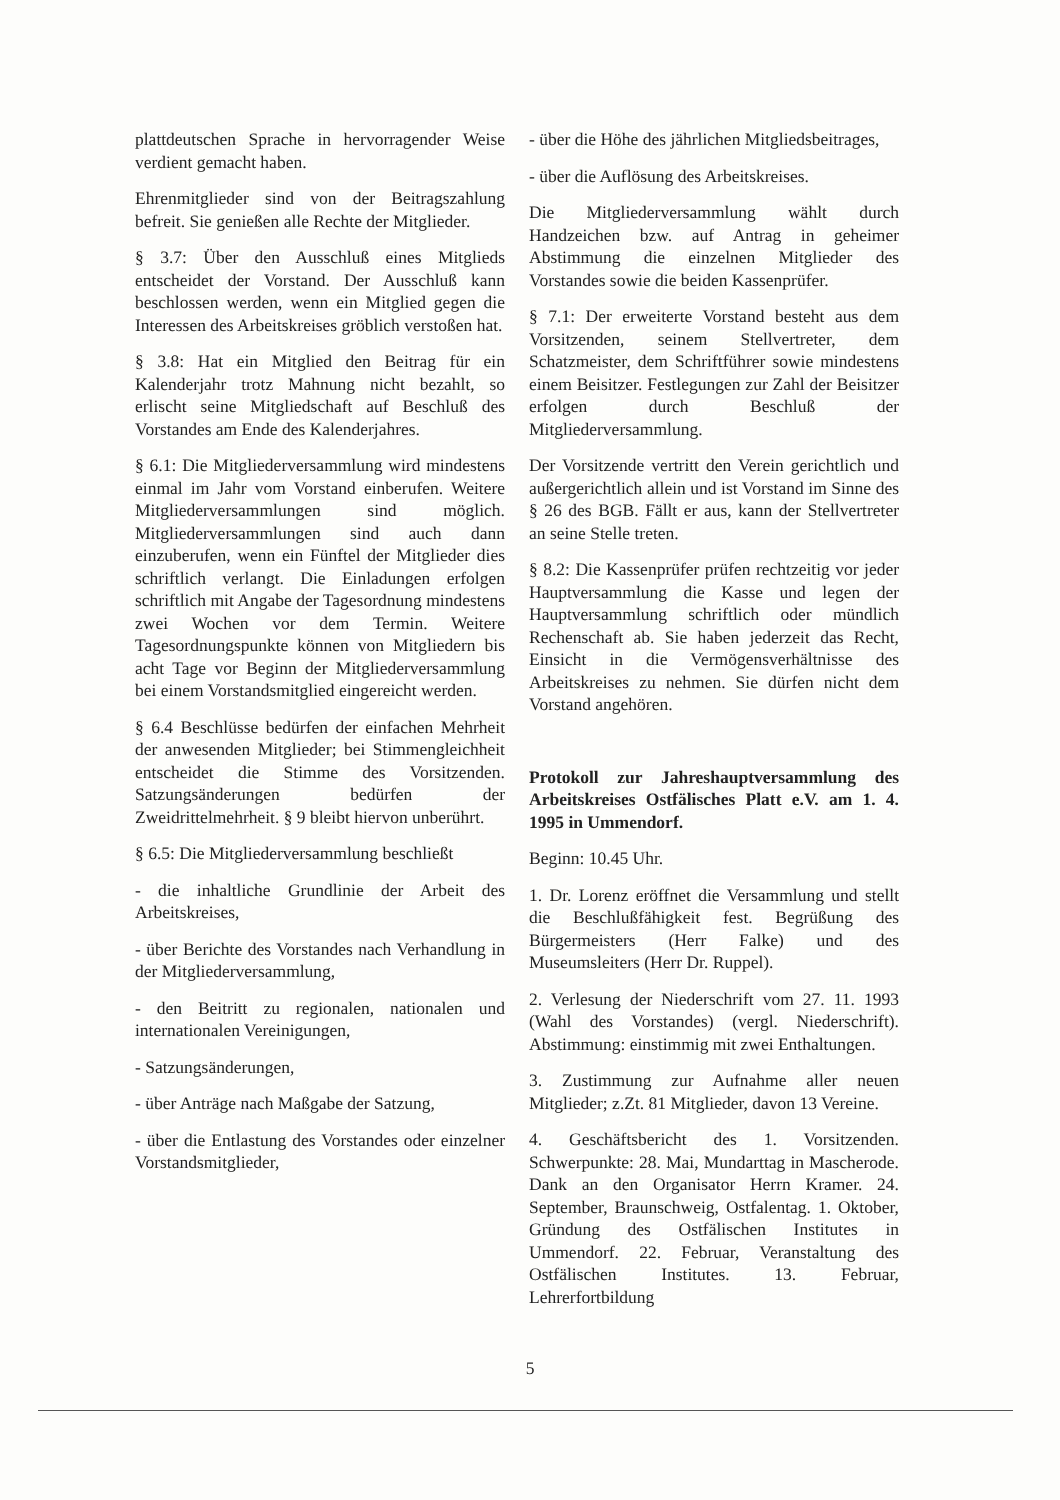plattdeutschen Sprache in hervorragender Weise verdient gemacht haben.
Ehrenmitglieder sind von der Beitragszahlung befreit. Sie genießen alle Rechte der Mitglieder.
§ 3.7: Über den Ausschluß eines Mitglieds entscheidet der Vorstand. Der Ausschluß kann beschlossen werden, wenn ein Mitglied gegen die Interessen des Arbeitskreises gröblich verstoßen hat.
§ 3.8: Hat ein Mitglied den Beitrag für ein Kalenderjahr trotz Mahnung nicht bezahlt, so erlischt seine Mitgliedschaft auf Beschluß des Vorstandes am Ende des Kalenderjahres.
§ 6.1: Die Mitgliederversammlung wird mindestens einmal im Jahr vom Vorstand einberufen. Weitere Mitgliederversammlungen sind möglich. Mitgliederversammlungen sind auch dann einzuberufen, wenn ein Fünftel der Mitglieder dies schriftlich verlangt. Die Einladungen erfolgen schriftlich mit Angabe der Tagesordnung mindestens zwei Wochen vor dem Termin. Weitere Tagesordnungspunkte können von Mitgliedern bis acht Tage vor Beginn der Mitgliederversammlung bei einem Vorstandsmitglied eingereicht werden.
§ 6.4 Beschlüsse bedürfen der einfachen Mehrheit der anwesenden Mitglieder; bei Stimmengleichheit entscheidet die Stimme des Vorsitzenden. Satzungsänderungen bedürfen der Zweidrittelmehrheit. § 9 bleibt hiervon unberührt.
§ 6.5: Die Mitgliederversammlung beschließt
- die inhaltliche Grundlinie der Arbeit des Arbeitskreises,
- über Berichte des Vorstandes nach Verhandlung in der Mitgliederversammlung,
- den Beitritt zu regionalen, nationalen und internationalen Vereinigungen,
- Satzungsänderungen,
- über Anträge nach Maßgabe der Satzung,
- über die Entlastung des Vorstandes oder einzelner Vorstandsmitglieder,
- über die Höhe des jährlichen Mitgliedsbeitrages,
- über die Auflösung des Arbeitskreises.
Die Mitgliederversammlung wählt durch Handzeichen bzw. auf Antrag in geheimer Abstimmung die einzelnen Mitglieder des Vorstandes sowie die beiden Kassenprüfer.
§ 7.1: Der erweiterte Vorstand besteht aus dem Vorsitzenden, seinem Stellvertreter, dem Schatzmeister, dem Schriftführer sowie mindestens einem Beisitzer. Festlegungen zur Zahl der Beisitzer erfolgen durch Beschluß der Mitgliederversammlung.
Der Vorsitzende vertritt den Verein gerichtlich und außergerichtlich allein und ist Vorstand im Sinne des § 26 des BGB. Fällt er aus, kann der Stellvertreter an seine Stelle treten.
§ 8.2: Die Kassenprüfer prüfen rechtzeitig vor jeder Hauptversammlung die Kasse und legen der Hauptversammlung schriftlich oder mündlich Rechenschaft ab. Sie haben jederzeit das Recht, Einsicht in die Vermögensverhältnisse des Arbeitskreises zu nehmen. Sie dürfen nicht dem Vorstand angehören.
Protokoll zur Jahreshauptversammlung des Arbeitskreises Ostfälisches Platt e.V. am 1. 4. 1995 in Ummendorf.
Beginn: 10.45 Uhr.
1. Dr. Lorenz eröffnet die Versammlung und stellt die Beschlußfähigkeit fest. Begrüßung des Bürgermeisters (Herr Falke) und des Museumsleiters (Herr Dr. Ruppel).
2. Verlesung der Niederschrift vom 27. 11. 1993 (Wahl des Vorstandes) (vergl. Niederschrift). Abstimmung: einstimmig mit zwei Enthaltungen.
3. Zustimmung zur Aufnahme aller neuen Mitglieder; z.Zt. 81 Mitglieder, davon 13 Vereine.
4. Geschäftsbericht des 1. Vorsitzenden. Schwerpunkte: 28. Mai, Mundarttag in Mascherode. Dank an den Organisator Herrn Kramer. 24. September, Braunschweig, Ostfalentag. 1. Oktober, Gründung des Ostfälischen Institutes in Ummendorf. 22. Februar, Veranstaltung des Ostfälischen Institutes. 13. Februar, Lehrerfortbildung
5